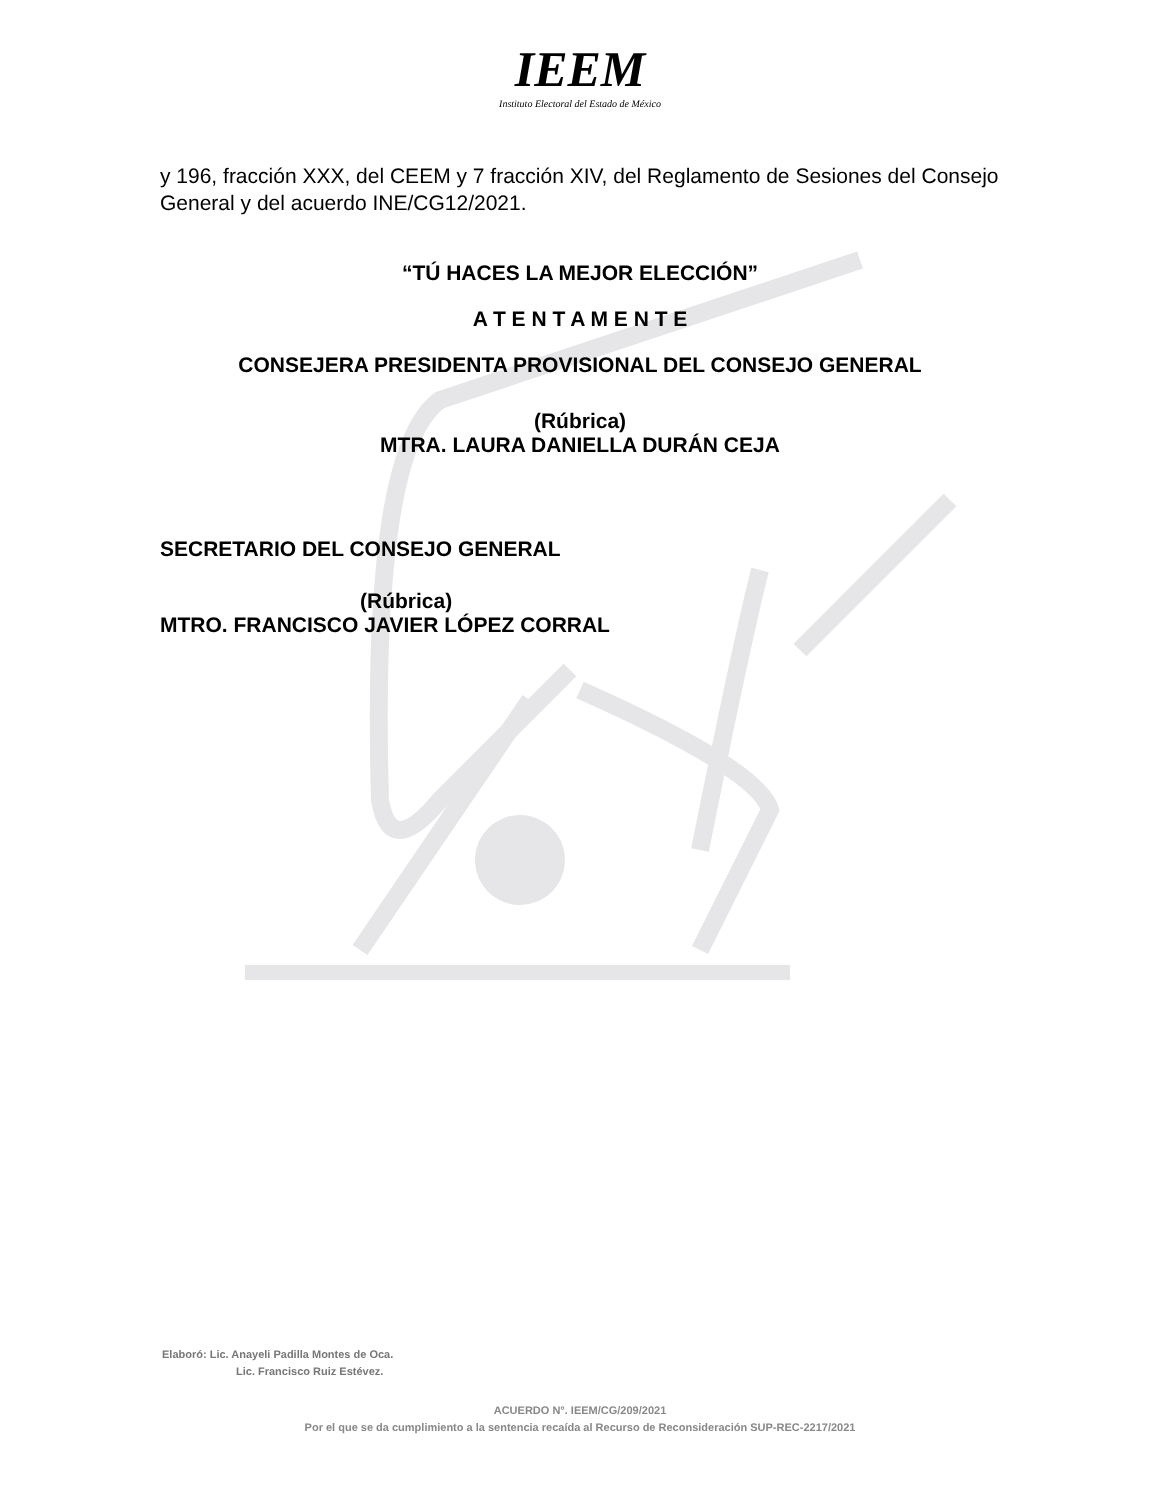IEEM
Instituto Electoral del Estado de México
y 196, fracción XXX, del CEEM y 7 fracción XIV, del Reglamento de Sesiones del Consejo General y del acuerdo INE/CG12/2021.
“TÚ HACES LA MEJOR ELECCIÓN”
A T E N T A M E N T E
CONSEJERA PRESIDENTA PROVISIONAL DEL CONSEJO GENERAL
(Rúbrica)
MTRA. LAURA DANIELLA DURÁN CEJA
SECRETARIO DEL CONSEJO GENERAL
(Rúbrica)
MTRO. FRANCISCO JAVIER LÓPEZ CORRAL
Elaboró: Lic. Anayeli Padilla Montes de Oca.
Lic. Francisco Ruiz Estévez.
ACUERDO N°. IEEM/CG/209/2021
Por el que se da cumplimiento a la sentencia recaída al Recurso de Reconsideración SUP-REC-2217/2021